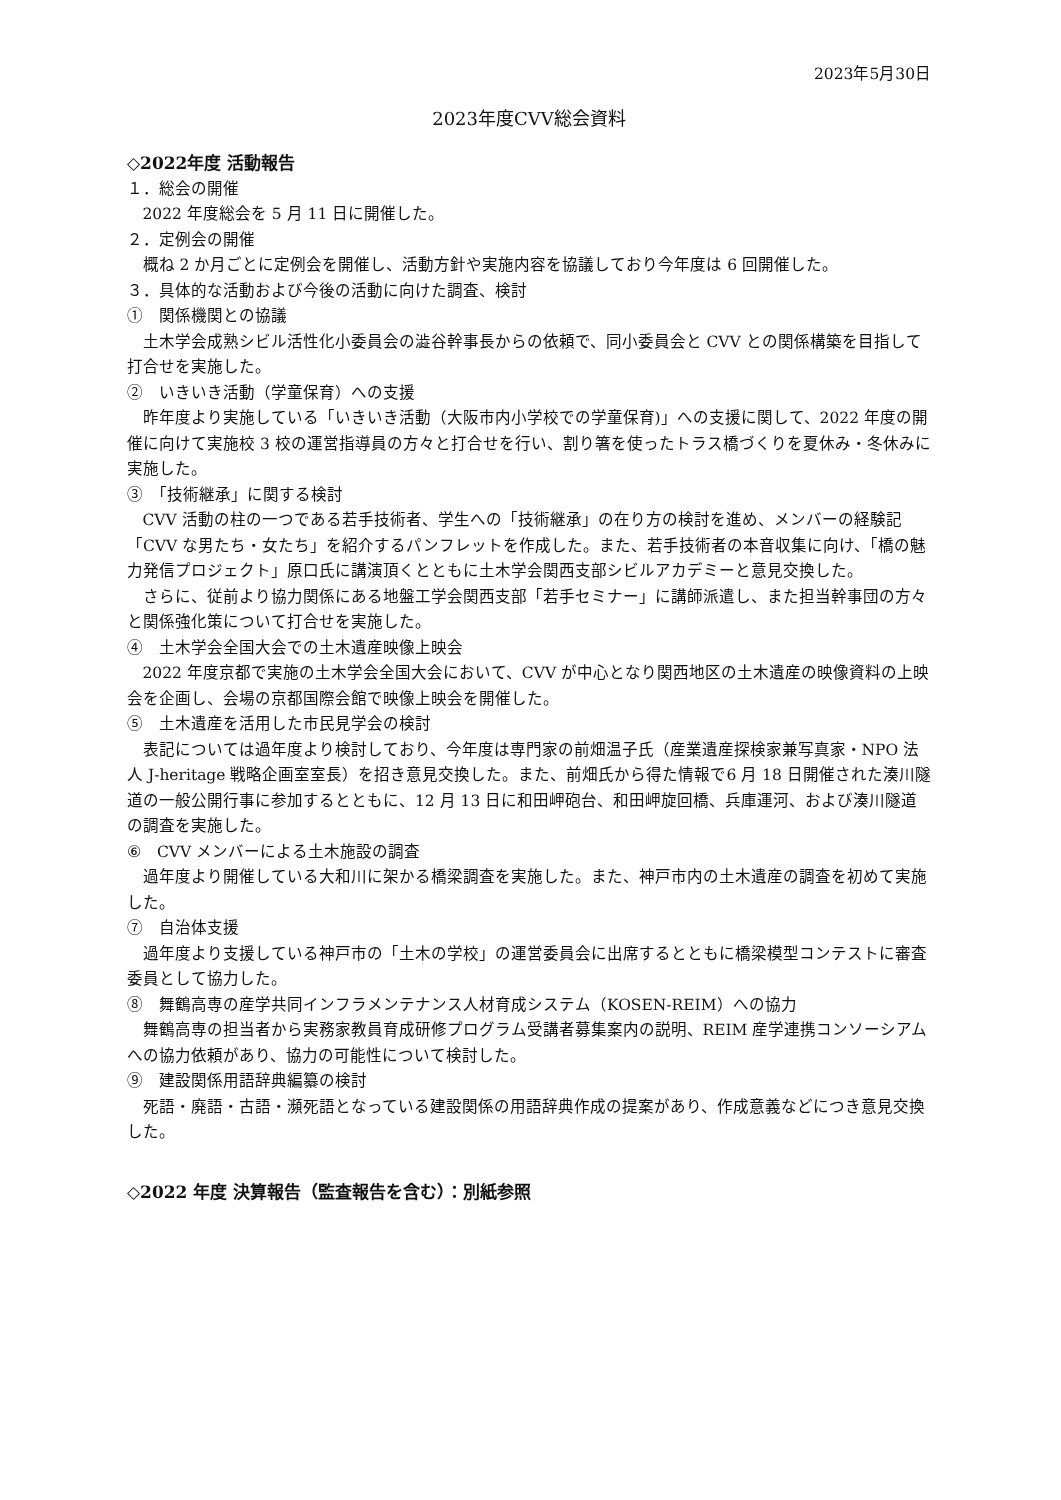2023年5月30日
2023年度CVV総会資料
◇2022年度 活動報告
１．総会の開催
2022 年度総会を 5 月 11 日に開催した。
２．定例会の開催
概ね 2 か月ごとに定例会を開催し、活動方針や実施内容を協議しており今年度は 6 回開催した。
３．具体的な活動および今後の活動に向けた調査、検討
①　関係機関との協議
土木学会成熟シビル活性化小委員会の澁谷幹事長からの依頼で、同小委員会と CVV との関係構築を目指して打合せを実施した。
②　いきいき活動（学童保育）への支援
昨年度より実施している「いきいき活動（大阪市内小学校での学童保育)」への支援に関して、2022 年度の開催に向けて実施校 3 校の運営指導員の方々と打合せを行い、割り箸を使ったトラス橋づくりを夏休み・冬休みに実施した。
③　「技術継承」に関する検討
CVV 活動の柱の一つである若手技術者、学生への「技術継承」の在り方の検討を進め、メンバーの経験記「CVV な男たち・女たち」を紹介するパンフレットを作成した。また、若手技術者の本音収集に向け、「橋の魅力発信プロジェクト」原口氏に講演頂くとともに土木学会関西支部シビルアカデミーと意見交換した。
さらに、従前より協力関係にある地盤工学会関西支部「若手セミナー」に講師派遣し、また担当幹事団の方々と関係強化策について打合せを実施した。
④　土木学会全国大会での土木遺産映像上映会
2022 年度京都で実施の土木学会全国大会において、CVV が中心となり関西地区の土木遺産の映像資料の上映会を企画し、会場の京都国際会館で映像上映会を開催した。
⑤　土木遺産を活用した市民見学会の検討
表記については過年度より検討しており、今年度は専門家の前畑温子氏（産業遺産探検家兼写真家・NPO 法人 J-heritage 戦略企画室室長）を招き意見交換した。また、前畑氏から得た情報で6 月 18 日開催された湊川隧道の一般公開行事に参加するとともに、12 月 13 日に和田岬砲台、和田岬旋回橋、兵庫運河、および湊川隧道の調査を実施した。
⑥　CVV メンバーによる土木施設の調査
過年度より開催している大和川に架かる橋梁調査を実施した。また、神戸市内の土木遺産の調査を初めて実施した。
⑦　自治体支援
過年度より支援している神戸市の「土木の学校」の運営委員会に出席するとともに橋梁模型コンテストに審査委員として協力した。
⑧　舞鶴高専の産学共同インフラメンテナンス人材育成システム（KOSEN-REIM）への協力
舞鶴高専の担当者から実務家教員育成研修プログラム受講者募集案内の説明、REIM 産学連携コンソーシアムへの協力依頼があり、協力の可能性について検討した。
⑨　建設関係用語辞典編纂の検討
死語・廃語・古語・瀕死語となっている建設関係の用語辞典作成の提案があり、作成意義などにつき意見交換した。
◇2022 年度 決算報告（監査報告を含む）：別紙参照